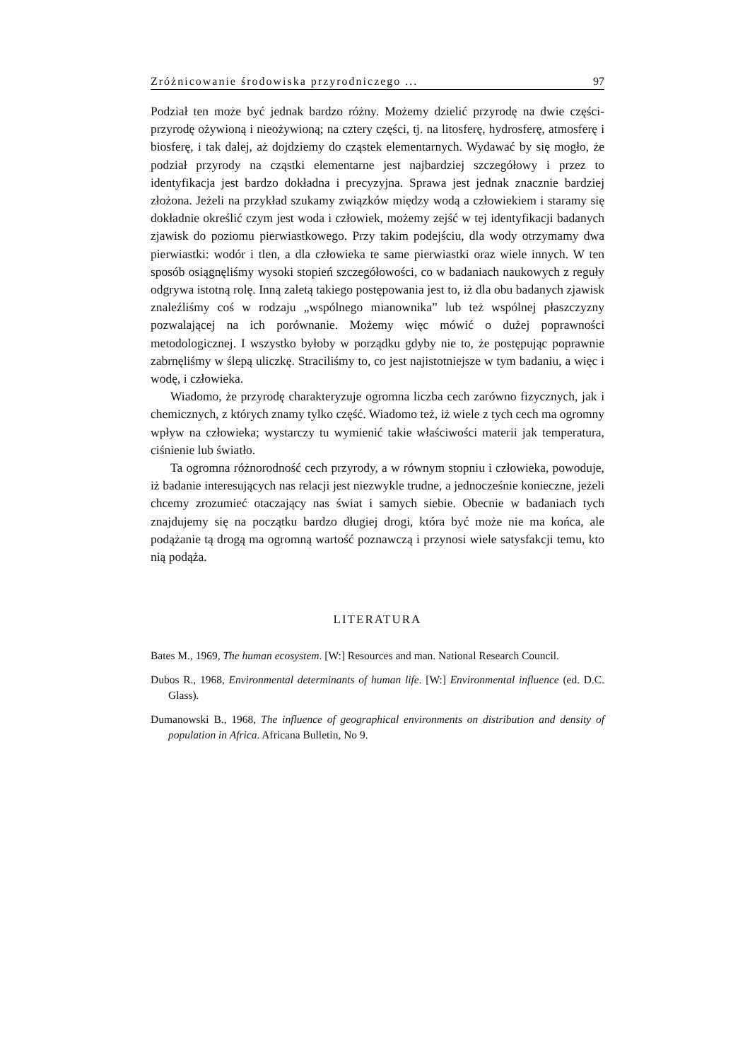Zróżnicowanie środowiska przyrodniczego ... 97
Podział ten może być jednak bardzo różny. Możemy dzielić przyrodę na dwie części- przyrodę ożywioną i nieożywioną; na cztery części, tj. na litosferę, hydrosferę, atmosferę i biosferę, i tak dalej, aż dojdziemy do cząstek elementarnych. Wydawać by się mogło, że podział przyrody na cząstki elementarne jest najbardziej szczegółowy i przez to identyfikacja jest bardzo dokładna i precyzyjna. Sprawa jest jednak znacznie bardziej złożona. Jeżeli na przykład szukamy związków między wodą a człowiekiem i staramy się dokładnie określić czym jest woda i człowiek, możemy zejść w tej identyfikacji badanych zjawisk do poziomu pierwiastkowego. Przy takim podejściu, dla wody otrzymamy dwa pierwiastki: wodór i tlen, a dla człowieka te same pierwiastki oraz wiele innych. W ten sposób osiągnęliśmy wysoki stopień szczegółowości, co w badaniach naukowych z reguły odgrywa istotną rolę. Inną zaletą takiego postępowania jest to, iż dla obu badanych zjawisk znaleźliśmy coś w rodzaju „wspólnego mianownika” lub też wspólnej płaszczyzny pozwalającej na ich porównanie. Możemy więc mówić o dużej poprawności metodologicznej. I wszystko byłoby w porządku gdyby nie to, że postępując poprawnie zabrnęliśmy w ślepą uliczkę. Straciliśmy to, co jest najistotniejsze w tym badaniu, a więc i wodę, i człowieka.
Wiadomo, że przyrodę charakteryzuje ogromna liczba cech zarówno fizycznych, jak i chemicznych, z których znamy tylko część. Wiadomo też, iż wiele z tych cech ma ogromny wpływ na człowieka; wystarczy tu wymienić takie właściwości materii jak temperatura, ciśnienie lub światło.
Ta ogromna różnorodność cech przyrody, a w równym stopniu i człowieka, powoduje, iż badanie interesujących nas relacji jest niezwykle trudne, a jednocześnie konieczne, jeżeli chcemy zrozumieć otaczający nas świat i samych siebie. Obecnie w badaniach tych znajdujemy się na początku bardzo długiej drogi, która być może nie ma końca, ale podążanie tą drogą ma ogromną wartość poznawczą i przynosi wiele satysfakcji temu, kto nią podąża.
LITERATURA
Bates M., 1969, The human ecosystem. [W:] Resources and man. National Research Council.
Dubos R., 1968, Environmental determinants of human life. [W:] Environmental influence (ed. D.C. Glass).
Dumanowski B., 1968, The influence of geographical environments on distribution and density of population in Africa. Africana Bulletin, No 9.